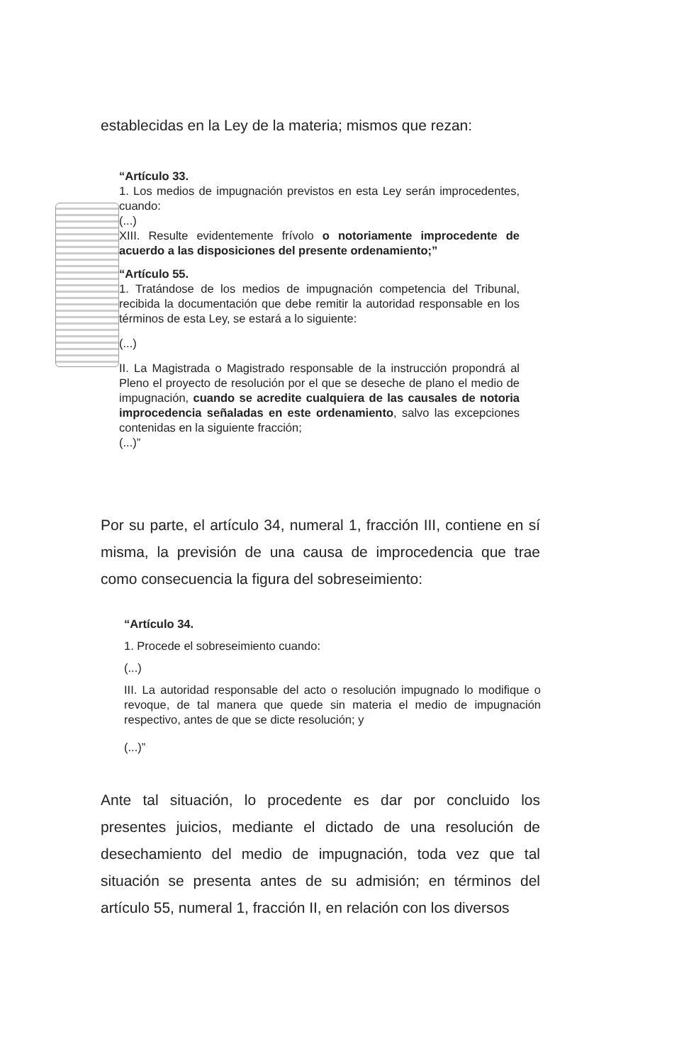establecidas en la Ley de la materia; mismos que rezan:
“Artículo 33.
1. Los medios de impugnación previstos en esta Ley serán improcedentes, cuando:
(...)
XIII. Resulte evidentemente frívolo o notoriamente improcedente de acuerdo a las disposiciones del presente ordenamiento;”
“Artículo 55.
1. Tratándose de los medios de impugnación competencia del Tribunal, recibida la documentación que debe remitir la autoridad responsable en los términos de esta Ley, se estará a lo siguiente:
(...)
II. La Magistrada o Magistrado responsable de la instrucción propondrá al Pleno el proyecto de resolución por el que se deseche de plano el medio de impugnación, cuando se acredite cualquiera de las causales de notoria improcedencia señaladas en este ordenamiento, salvo las excepciones contenidas en la siguiente fracción;
(...)”
Por su parte, el artículo 34, numeral 1, fracción III, contiene en sí misma, la previsión de una causa de improcedencia que trae como consecuencia la figura del sobreseimiento:
“Artículo 34.
1. Procede el sobreseimiento cuando:
(...)
III. La autoridad responsable del acto o resolución impugnado lo modifique o revoque, de tal manera que quede sin materia el medio de impugnación respectivo, antes de que se dicte resolución; y
(...)”
Ante tal situación, lo procedente es dar por concluido los presentes juicios, mediante el dictado de una resolución de desechamiento del medio de impugnación, toda vez que tal situación se presenta antes de su admisión; en términos del artículo 55, numeral 1, fracción II, en relación con los diversos